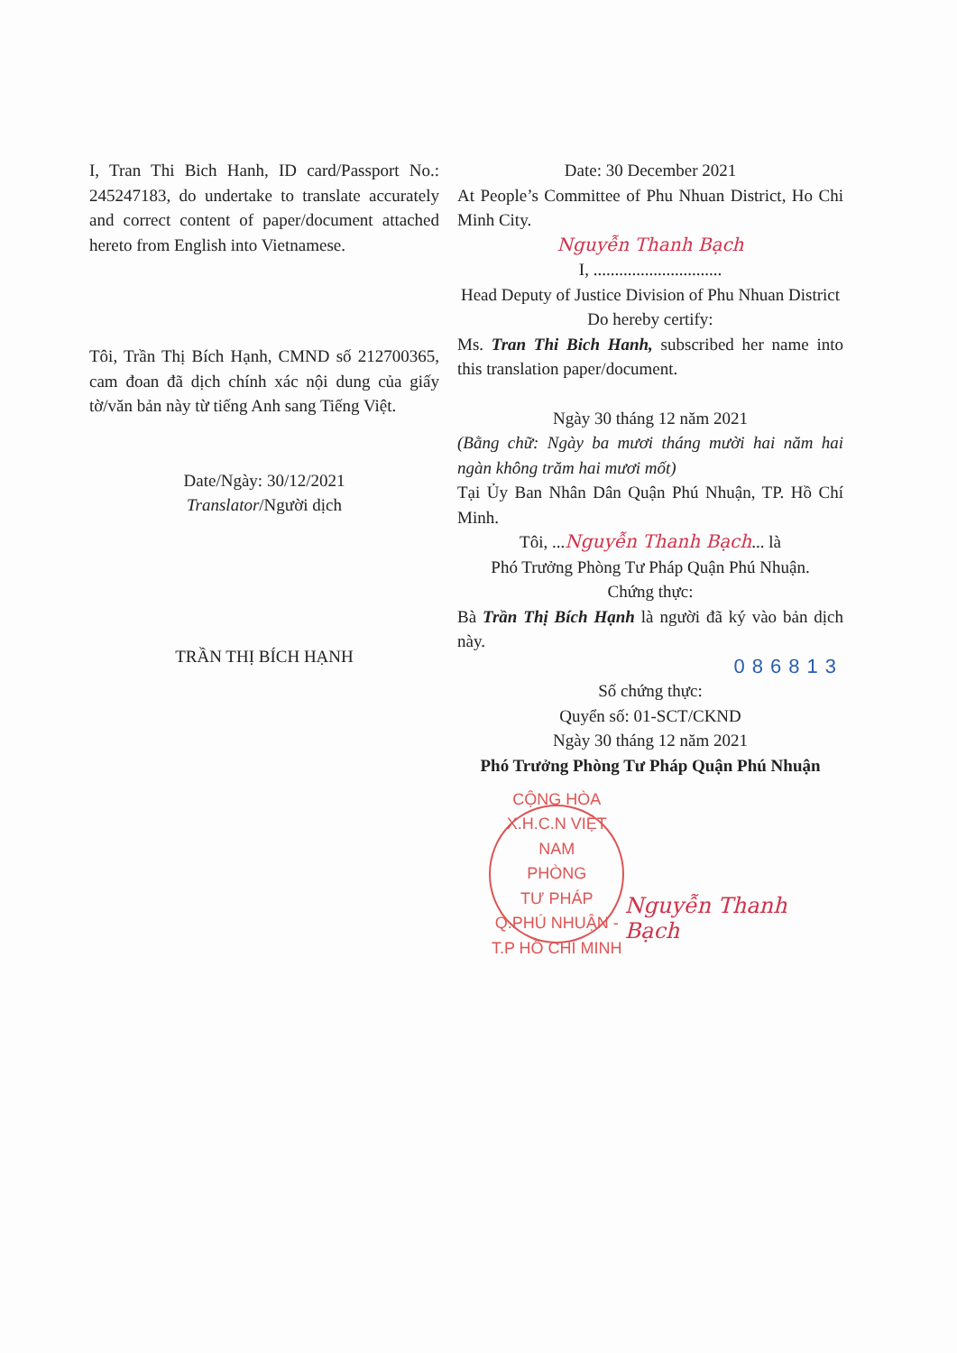I, Tran Thi Bich Hanh, ID card/Passport No.: 245247183, do undertake to translate accurately and correct content of paper/document attached hereto from English into Vietnamese.
Tôi, Trần Thị Bích Hạnh, CMND số 212700365, cam đoan đã dịch chính xác nội dung của giấy tờ/văn bản này từ tiếng Anh sang Tiếng Việt.
Date/Ngày: 30/12/2021
Translator/Người dịch
TRẦN THỊ BÍCH HẠNH
Date: 30 December 2021
At People’s Committee of Phu Nhuan District, Ho Chi Minh City.
Nguyễn Thanh Bạch
I, ..............................
Head Deputy of Justice Division of Phu Nhuan District
Do hereby certify:
Ms. Tran Thi Bich Hanh, subscribed her name into this translation paper/document.
Ngày 30 tháng 12 năm 2021
(Bằng chữ: Ngày ba mươi tháng mười hai năm hai ngàn không trăm hai mươi mốt)
Tại Ủy Ban Nhân Dân Quận Phú Nhuận, TP. Hồ Chí Minh.
Tôi, ...Nguyễn Thanh Bạch... là
Phó Trưởng Phòng Tư Pháp Quận Phú Nhuận.
Chứng thực:
Bà Trần Thị Bích Hạnh là người đã ký vào bản dịch này.
086813
Số chứng thực:
Quyển số: 01-SCT/CKND
Ngày 30 tháng 12 năm 2021
Phó Trưởng Phòng Tư Pháp Quận Phú Nhuận
CỘNG HÒA X.H.C.N VIỆT NAM
PHÒNG
TƯ PHÁP
Q.PHÚ NHUẬN - T.P HỒ CHÍ MINH
Nguyễn Thanh Bạch